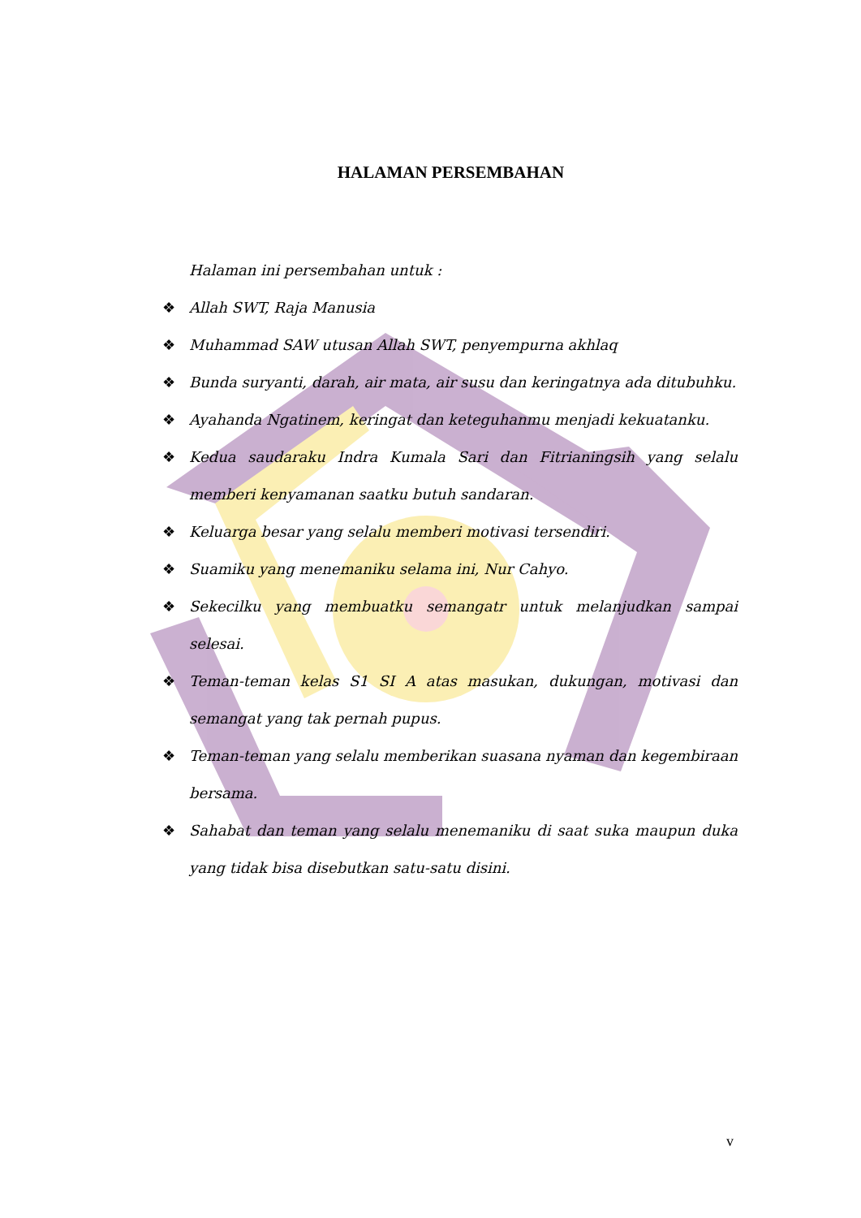HALAMAN PERSEMBAHAN
Halaman ini persembahan untuk :
❖ Allah SWT, Raja Manusia
❖ Muhammad SAW utusan Allah SWT, penyempurna akhlaq
❖ Bunda suryanti, darah, air mata, air susu dan keringatnya ada ditubuhku.
❖ Ayahanda Ngatinem, keringat dan keteguhanmu menjadi kekuatanku.
❖ Kedua saudaraku Indra Kumala Sari dan Fitrianingsih yang selalu memberi kenyamanan saatku butuh sandaran.
❖ Keluarga besar yang selalu memberi motivasi tersendiri.
❖ Suamiku yang menemaniku selama ini, Nur Cahyo.
❖ Sekecilku yang membuatku semangatr untuk melanjudkan sampai selesai.
❖ Teman-teman kelas S1 SI A atas masukan, dukungan, motivasi dan semangat yang tak pernah pupus.
❖ Teman-teman yang selalu memberikan suasana nyaman dan kegembiraan bersama.
❖ Sahabat dan teman yang selalu menemaniku di saat suka maupun duka yang tidak bisa disebutkan satu-satu disini.
v